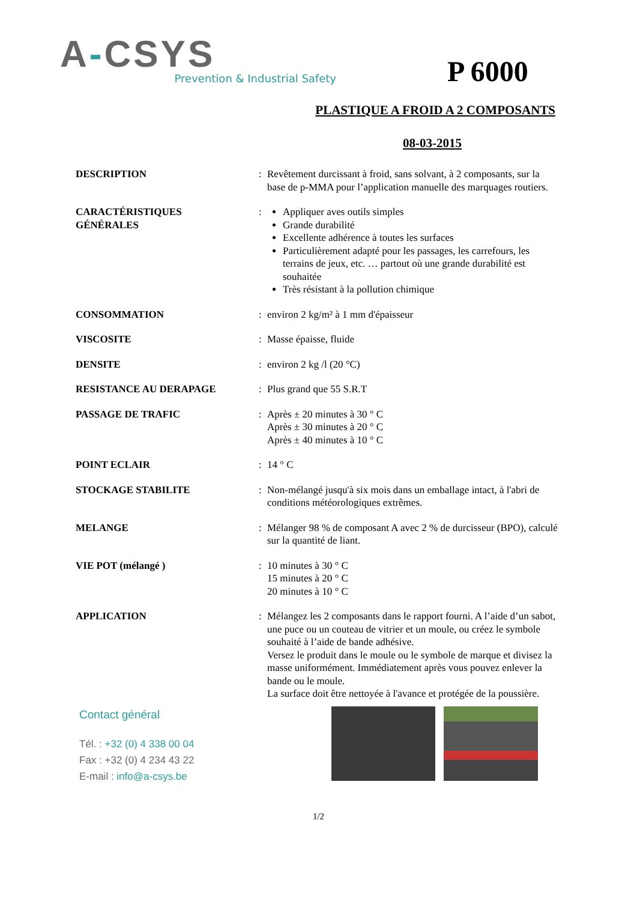A-CSYS
Prevention & Industrial Safety
P 6000
PLASTIQUE A FROID A 2 COMPOSANTS
08-03-2015
DESCRIPTION : Revêtement durcissant à froid, sans solvant, à 2 composants, sur la base de p-MMA pour l’application manuelle des marquages routiers.
CARACTÉRISTIQUES
GÉNÉRALES
: Appliquer aves outils simples
Grande durabilité
Excellente adhérence à toutes les surfaces
Particulièrement adapté pour les passages, les carrefours, les terrains de jeux, etc. … partout où une grande durabilité est souhaitée
Très résistant à la pollution chimique
CONSOMMATION : environ 2 kg/m² à 1 mm d'épaisseur
VISCOSITE : Masse épaisse, fluide
DENSITE : environ 2 kg /l (20 °C)
RESISTANCE AU DERAPAGE : Plus grand que 55 S.R.T
PASSAGE DE TRAFIC : Après ± 20 minutes à 30 ° C
Après ± 30 minutes à 20 ° C
Après ± 40 minutes à 10 ° C
POINT ECLAIR : 14 ° C
STOCKAGE STABILITE : Non-mélangé jusqu'à six mois dans un emballage intact, à l'abri de conditions météorologiques extrêmes.
MELANGE : Mélanger 98 % de composant A avec 2 % de durcisseur (BPO), calculé sur la quantité de liant.
VIE POT (mélangé ) : 10 minutes à 30 ° C
15 minutes à 20 ° C
20 minutes à 10 ° C
APPLICATION : Mélangez les 2 composants dans le rapport fourni. A l’aide d’un sabot, une puce ou un couteau de vitrier et un moule, ou créez le symbole souhaité à l’aide de bande adhésive.
Versez le produit dans le moule ou le symbole de marque et divisez la masse uniformément. Immédiatement après vous pouvez enlever la bande ou le moule.
La surface doit être nettoyée à l'avance et protégée de la poussière.
Contact général
Tél. : +32 (0) 4 338 00 04
Fax : +32 (0) 4 234 43 22
E-mail : info@a-csys.be
1/2